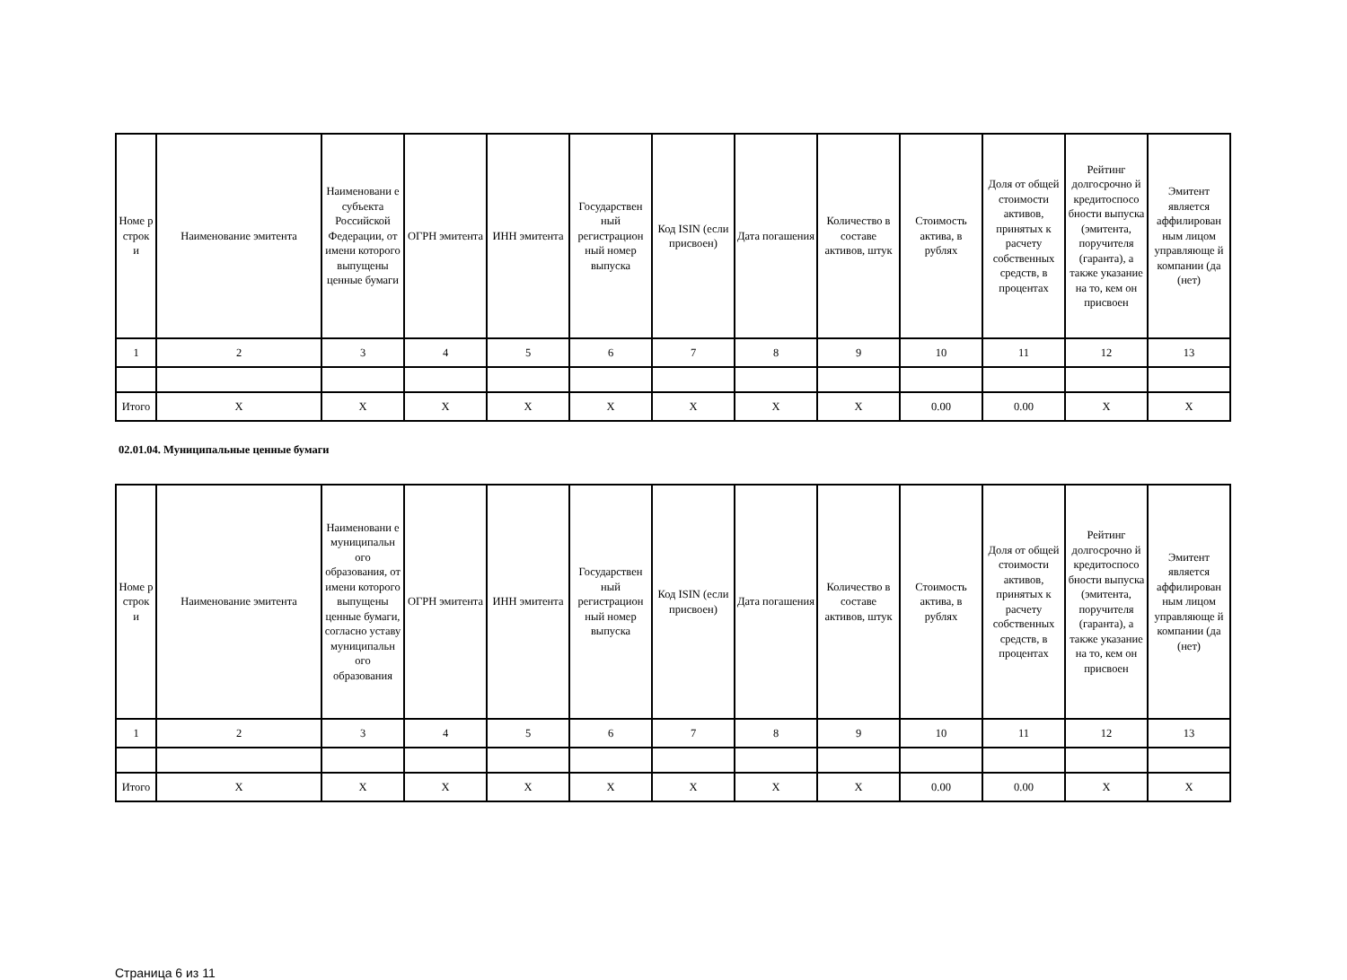| Номе р строк и | Наименование эмитента | Наименовани е субъекта Российской Федерации, от имени которого выпущены ценные бумаги | ОГРН эмитента | ИНН эмитента | Государствен ный регистрацион ный номер выпуска | Код ISIN (если присвоен) | Дата погашения | Количество в составе активов, штук | Стоимость актива, в рублях | Доля от общей стоимости активов, принятых к расчету собственных средств, в процентах | Рейтинг долгосрочно й кредитоспосо бности выпуска (эмитента, поручителя (гаранта), а также указание на то, кем он присвоен | Эмитент является аффилирован ным лицом управляюще й компании (да (нет) |
| --- | --- | --- | --- | --- | --- | --- | --- | --- | --- | --- | --- | --- |
| 1 | 2 | 3 | 4 | 5 | 6 | 7 | 8 | 9 | 10 | 11 | 12 | 13 |
| Итого | X | X | X | X | X | X | X | X | 0.00 | 0.00 | X | X |
02.01.04. Муниципальные ценные бумаги
| Номе р строк и | Наименование эмитента | Наименовани е муниципальн ого образования, от имени которого выпущены ценные бумаги, согласно уставу муниципальн ого образования | ОГРН эмитента | ИНН эмитента | Государствен ный регистрацион ный номер выпуска | Код ISIN (если присвоен) | Дата погашения | Количество в составе активов, штук | Стоимость актива, в рублях | Доля от общей стоимости активов, принятых к расчету собственных средств, в процентах | Рейтинг долгосрочно й кредитоспосо бности выпуска (эмитента, поручителя (гаранта), а также указание на то, кем он присвоен | Эмитент является аффилирован ным лицом управляюще й компании (да (нет) |
| --- | --- | --- | --- | --- | --- | --- | --- | --- | --- | --- | --- | --- |
| 1 | 2 | 3 | 4 | 5 | 6 | 7 | 8 | 9 | 10 | 11 | 12 | 13 |
| Итого | X | X | X | X | X | X | X | X | 0.00 | 0.00 | X | X |
Страница 6 из 11